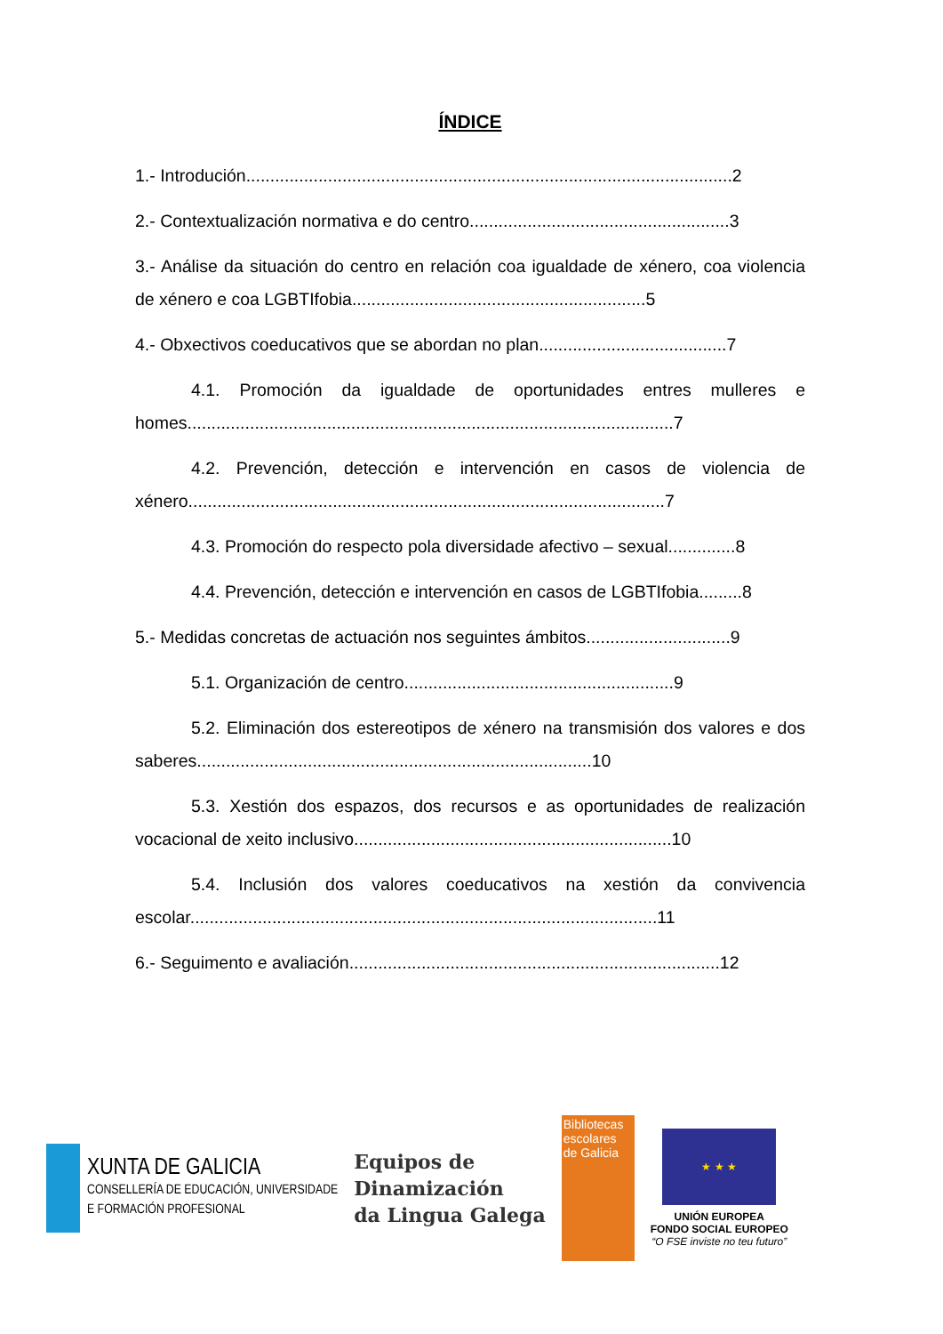ÍNDICE
1.- Introdución.....................................................................................................2
2.- Contextualización normativa e do centro......................................................3
3.- Análise da situación do centro en relación coa igualdade de xénero, coa violencia de xénero e coa LGBTIfobia.............................................................5
4.- Obxectivos coeducativos que se abordan no plan.......................................7
4.1. Promoción da igualdade de oportunidades entres mulleres e homes.....................................................................................................7
4.2. Prevención, detección e intervención en casos de violencia de xénero...................................................................................................7
4.3. Promoción do respecto pola diversidade afectivo – sexual..............8
4.4. Prevención, detección e intervención en casos de LGBTIfobia.........8
5.- Medidas concretas de actuación nos seguintes ámbitos..............................9
5.1. Organización de centro........................................................9
5.2. Eliminación dos estereotipos de xénero na transmisión dos valores e dos saberes..................................................................................10
5.3. Xestión dos espazos, dos recursos e as oportunidades de realización vocacional de xeito inclusivo..................................................................10
5.4. Inclusión dos valores coeducativos na xestión da convivencia escolar.................................................................................................11
6.- Seguimento e avaliación.............................................................................12
XUNTA DE GALICIA
CONSELLERÍA DE EDUCACIÓN, UNIVERSIDADE
E FORMACIÓN PROFESIONAL
Equipos de
Dinamización
da Lingua Galega
Bibliotecas
escolares
de Galicia
★ ★ ★
UNIÓN EUROPEA
FONDO SOCIAL EUROPEO
“O FSE inviste no teu futuro”